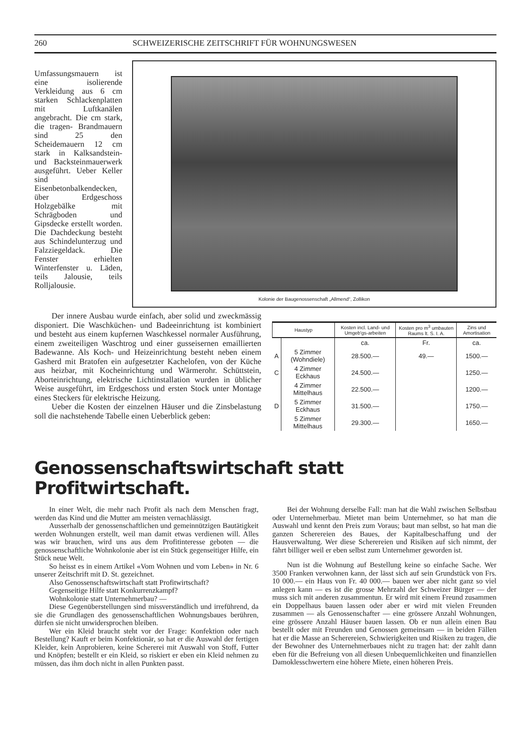260 SCHWEIZERISCHE ZEITSCHRIFT FÜR WOHNUNGSWESEN
Umfassungsmauern ist eine isolierende Verkleidung aus 6 cm starken Schlackenplatten mit Luftkanälen angebracht. Die cm stark, die tragen- Brandmauern sind 25 den Scheidemauern 12 cm stark in Kalksandstein- und Backsteinmauerwerk ausgeführt. Ueber Keller sind Eisenbetonbalkendecken, über Erdgeschoss Holzgebälke mit Schrägboden und Gipsdecke erstellt worden. Die Dachdeckung besteht aus Schindelunterzug und Falzziegeldack. Die Fenster erhielten Winterfenster u. Läden, teils Jalousie, teils Rolljalousie.
Kolonie der Baugenossenschaft „Allmend“, Zollikon
Der innere Ausbau wurde einfach, aber solid und zweckmässig disponiert. Die Waschküchen- und Badeeinrichtung ist kombiniert und besteht aus einem kupfernen Waschkessel normaler Ausführung, einem zweiteiligen Waschtrog und einer gusseisernen emaillierten Badewanne. Als Koch- und Heizeinrichtung besteht neben einem Gasherd mit Bratofen ein aufgesetzter Kachelofen, von der Küche aus heizbar, mit Kocheinrichtung und Wärmerohr. Schüttstein, Aborteinrichtung, elektrische Lichtinstallation wurden in üblicher Weise ausgeführt, im Erdgeschoss und ersten Stock unter Montage eines Steckers für elektrische Heizung.
Ueber die Kosten der einzelnen Häuser und die Zinsbelastung soll die nachstehende Tabelle einen Ueberblick geben:
| Haustyp | | Kosten incl. Land- und Umgeb'gs-arbeiten | Kosten pro m<sup>3</sup> umbauten Raums lt. S. I. A. | Zins und Amortisation |
| --- | --- | --- | --- | --- |
| | | ca. | Fr. | ca. |
| A | 5 Zimmer (Wohndiele) | 28.500.— | 49.— | 1500.— |
| C | 4 Zimmer Eckhaus | 24.500.— | | 1250.— |
| | 4 Zimmer Mittelhaus | 22.500.— | | 1200.— |
| D | 5 Zimmer Eckhaus | 31.500.— | | 1750.— |
| | 5 Zimmer Mittelhaus | 29.300.— | | 1650.— |
Genossenschaftswirtschaft statt Profitwirtschaft.
In einer Welt, die mehr nach Profit als nach dem Menschen fragt, werden das Kind und die Mutter am meisten vernachlässigt.
Ausserhalb der genossenschaftlichen und gemeinnützigen Bautätigkeit werden Wohnungen erstellt, weil man damit etwas verdienen will. Alles was wir brauchen, wird uns aus dem Profitinteresse geboten — die genossenschaftliche Wohnkolonie aber ist ein Stück gegenseitiger Hilfe, ein Stück neue Welt.
So heisst es in einem Artikel «Vom Wohnen und vom Leben» in Nr. 6 unserer Zeitschrift mit D. St. gezeichnet.
Also Genossenschaftswirtschaft statt Profitwirtschaft?
Gegenseitige Hilfe statt Konkurrenzkampf?
Wohnkolonie statt Unternehmerbau? —
Diese Gegenüberstellungen sind missverständlich und irreführend, da sie die Grundlagen des genossenschaftlichen Wohnungsbaues berühren, dürfen sie nicht unwidersprochen bleiben.
Wer ein Kleid braucht steht vor der Frage: Konfektion oder nach Bestellung? Kauft er beim Konfektionär, so hat er die Auswahl der fertigen Kleider, kein Anprobieren, keine Schererei mit Auswahl von Stoff, Futter und Knöpfen; bestellt er ein Kleid, so riskiert er eben ein Kleid nehmen zu müssen, das ihm doch nicht in allen Punkten passt.
Bei der Wohnung derselbe Fall: man hat die Wahl zwischen Selbstbau oder Unternehmerbau. Mietet man beim Unternehmer, so hat man die Auswahl und kennt den Preis zum Voraus; baut man selbst, so hat man die ganzen Scherereien des Baues, der Kapitalbeschaffung und der Hausverwaltung. Wer diese Scherereien und Risiken auf sich nimmt, der fährt billiger weil er eben selbst zum Unternehmer geworden ist.
Nun ist die Wohnung auf Bestellung keine so einfache Sache. Wer 3500 Franken verwohnen kann, der lässt sich auf sein Grundstück von Frs. 10 000.— ein Haus von Fr. 40 000.— bauen wer aber nicht ganz so viel anlegen kann — es ist die grosse Mehrzahl der Schweizer Bürger — der muss sich mit anderen zusammentun. Er wird mit einem Freund zusammen ein Doppelhaus bauen lassen oder aber er wird mit vielen Freunden zusammen — als Genossenschafter — eine grössere Anzahl Wohnungen, eine grössere Anzahl Häuser bauen lassen. Ob er nun allein einen Bau bestellt oder mit Freunden und Genossen gemeinsam — in beiden Fällen hat er die Masse an Scherereien, Schwierigkeiten und Risiken zu tragen, die der Bewohner des Unternehmerbaues nicht zu tragen hat: der zahlt dann eben für die Befreiung von all diesen Unbequemlichkeiten und finanziellen Damoklesschwertern eine höhere Miete, einen höheren Preis.